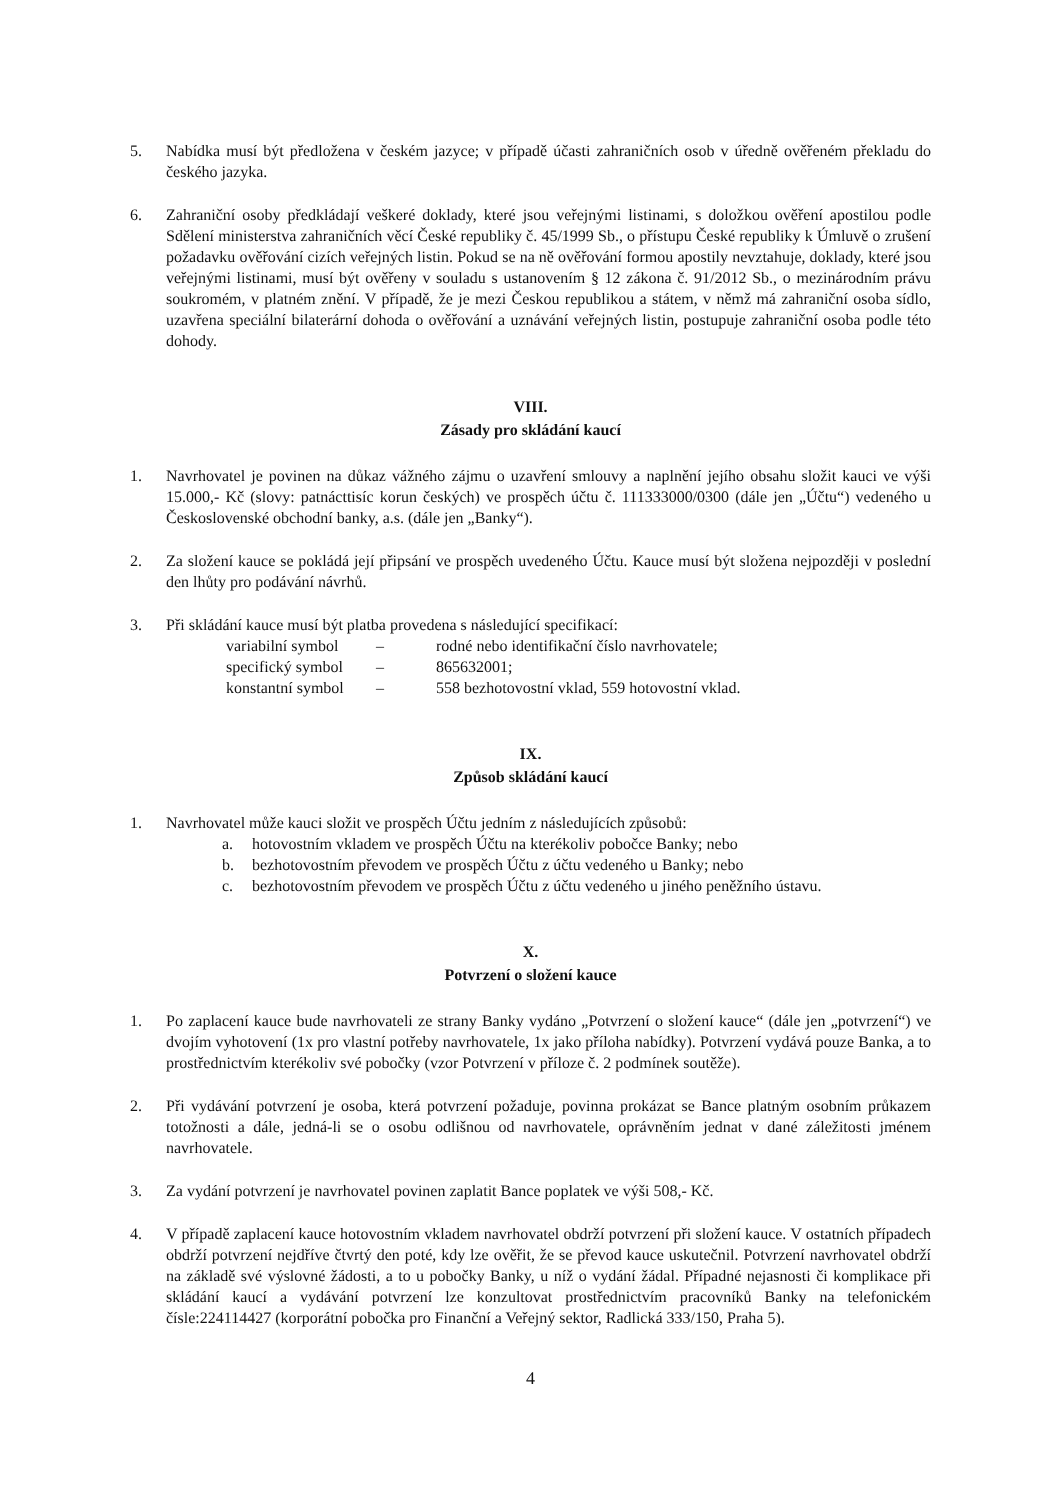5. Nabídka musí být předložena v českém jazyce; v případě účasti zahraničních osob v úředně ověřeném překladu do českého jazyka.
6. Zahraniční osoby předkládají veškeré doklady, které jsou veřejnými listinami, s doložkou ověření apostilou podle Sdělení ministerstva zahraničních věcí České republiky č. 45/1999 Sb., o přístupu České republiky k Úmluvě o zrušení požadavku ověřování cizích veřejných listin. Pokud se na ně ověřování formou apostily nevztahuje, doklady, které jsou veřejnými listinami, musí být ověřeny v souladu s ustanovením § 12 zákona č. 91/2012 Sb., o mezinárodním právu soukromém, v platném znění. V případě, že je mezi Českou republikou a státem, v němž má zahraniční osoba sídlo, uzavřena speciální bilaterární dohoda o ověřování a uznávání veřejných listin, postupuje zahraniční osoba podle této dohody.
VIII.
Zásady pro skládání kaucí
1. Navrhovatel je povinen na důkaz vážného zájmu o uzavření smlouvy a naplnění jejího obsahu složit kauci ve výši 15.000,- Kč (slovy: patnácttisíc korun českých) ve prospěch účtu č. 111333000/0300 (dále jen „Účtu“) vedeného u Československé obchodní banky, a.s. (dále jen „Banky“).
2. Za složení kauce se pokládá její připsání ve prospěch uvedeného Účtu. Kauce musí být složena nejpozději v poslední den lhůty pro podávání návrhů.
3. Při skládání kauce musí být platba provedena s následující specifikací:
variabilní symbol – rodné nebo identifikační číslo navrhovatele; specifický symbol – 865632001; konstantní symbol – 558 bezhotovostní vklad, 559 hotovostní vklad.
IX.
Způsob skládání kaucí
1. Navrhovatel může kauci složit ve prospěch Účtu jedním z následujících způsobů:
a. hotovostním vkladem ve prospěch Účtu na kterékoliv pobočce Banky; nebo
b. bezhotovostním převodem ve prospěch Účtu z účtu vedeného u Banky; nebo
c. bezhotovostním převodem ve prospěch Účtu z účtu vedeného u jiného peněžního ústavu.
X.
Potvrzení o složení kauce
1. Po zaplacení kauce bude navrhovateli ze strany Banky vydáno „Potvrzení o složení kauce“ (dále jen „potvrzení“) ve dvojím vyhotovení (1x pro vlastní potřeby navrhovatele, 1x jako příloha nabídky). Potvrzení vydává pouze Banka, a to prostřednictvím kterékoliv své pobočky (vzor Potvrzení v příloze č. 2 podmínek soutěže).
2. Při vydávání potvrzení je osoba, která potvrzení požaduje, povinna prokázat se Bance platným osobním průkazem totožnosti a dále, jedná-li se o osobu odlišnou od navrhovatele, oprávněním jednat v dané záležitosti jménem navrhovatele.
3. Za vydání potvrzení je navrhovatel povinen zaplatit Bance poplatek ve výši 508,- Kč.
4. V případě zaplacení kauce hotovostním vkladem navrhovatel obdrží potvrzení při složení kauce. V ostatních případech obdrží potvrzení nejdříve čtvrtý den poté, kdy lze ověřit, že se převod kauce uskutečnil. Potvrzení navrhovatel obdrží na základě své výslovné žádosti, a to u pobočky Banky, u níž o vydání žádal. Případné nejasnosti či komplikace při skládání kaucí a vydávání potvrzení lze konzultovat prostřednictvím pracovníků Banky na telefonickém čísle:224114427 (korporátní pobočka pro Finanční a Veřejný sektor, Radlická 333/150, Praha 5).
4